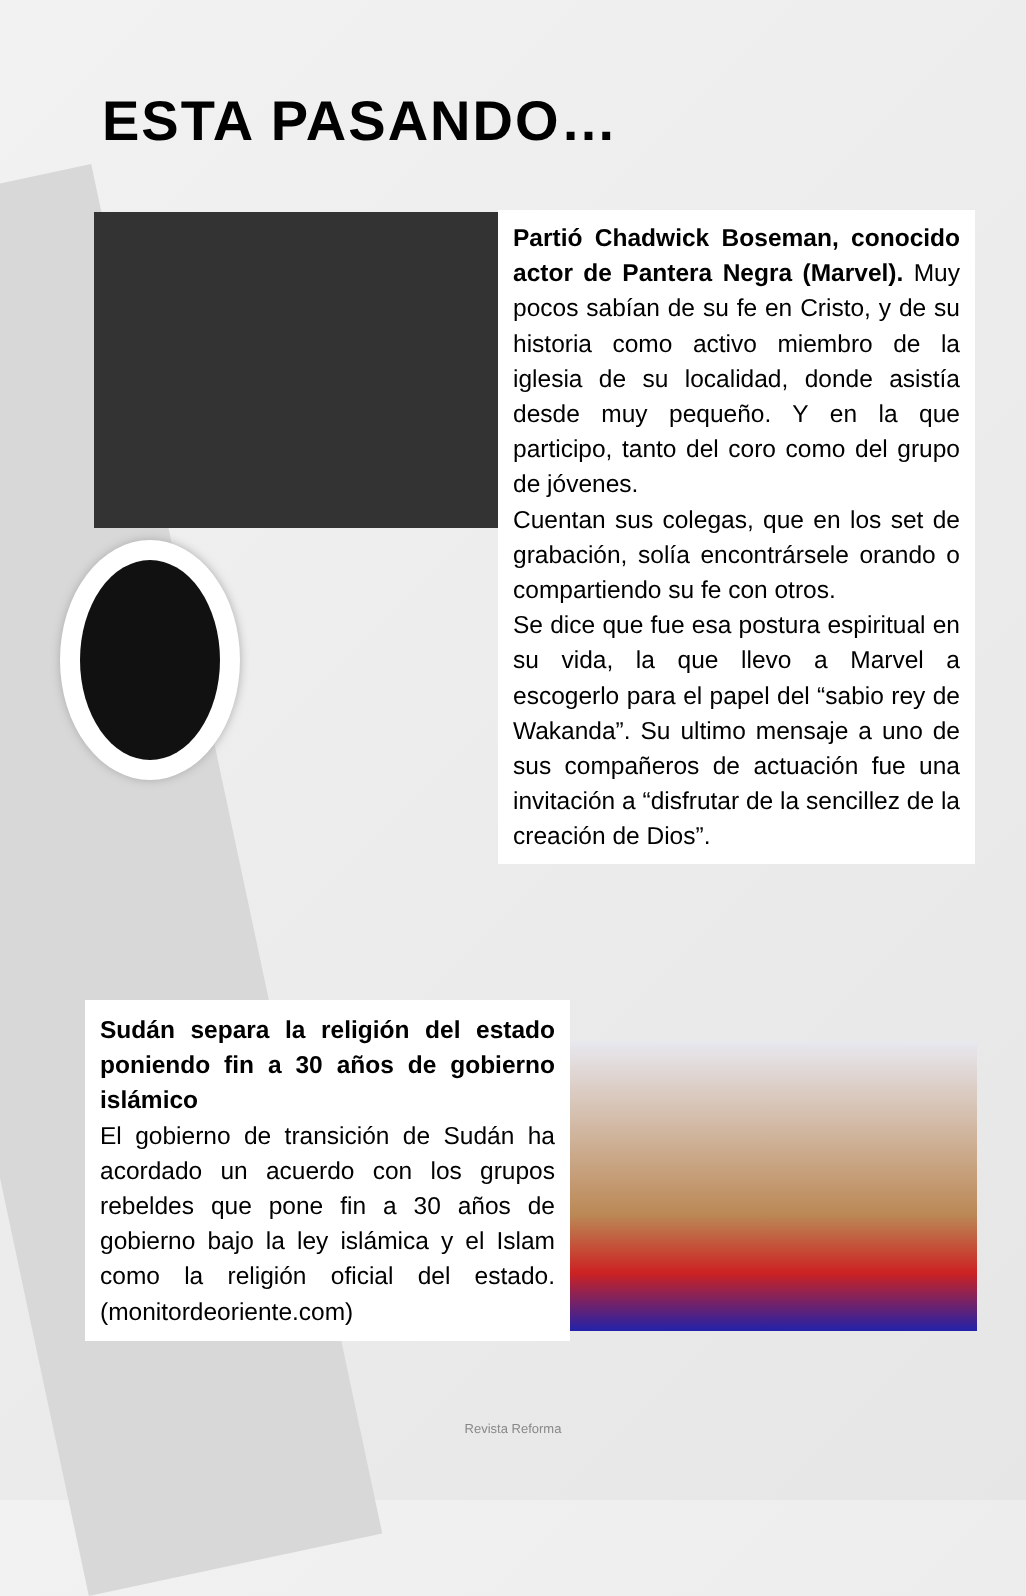ESTA PASANDO…
Partió Chadwick Boseman, conocido actor de Pantera Negra (Marvel). Muy pocos sabían de su fe en Cristo, y de su historia como activo miembro de la iglesia de su localidad, donde asistía desde muy pequeño. Y en la que participo, tanto del coro como del grupo de jóvenes.
Cuentan sus colegas, que en los set de grabación, solía encontrársele orando o compartiendo su fe con otros.
Se dice que fue esa postura espiritual en su vida, la que llevo a Marvel a escogerlo para el papel del “sabio rey de Wakanda”. Su ultimo mensaje a uno de sus compañeros de actuación fue una invitación a “disfrutar de la sencillez de la creación de Dios”.
Sudán separa la religión del estado poniendo fin a 30 años de gobierno islámico
El gobierno de transición de Sudán ha acordado un acuerdo con los grupos rebeldes que pone fin a 30 años de gobierno bajo la ley islámica y el Islam como la religión oficial del estado. (monitordeoriente.com)
Revista Reforma